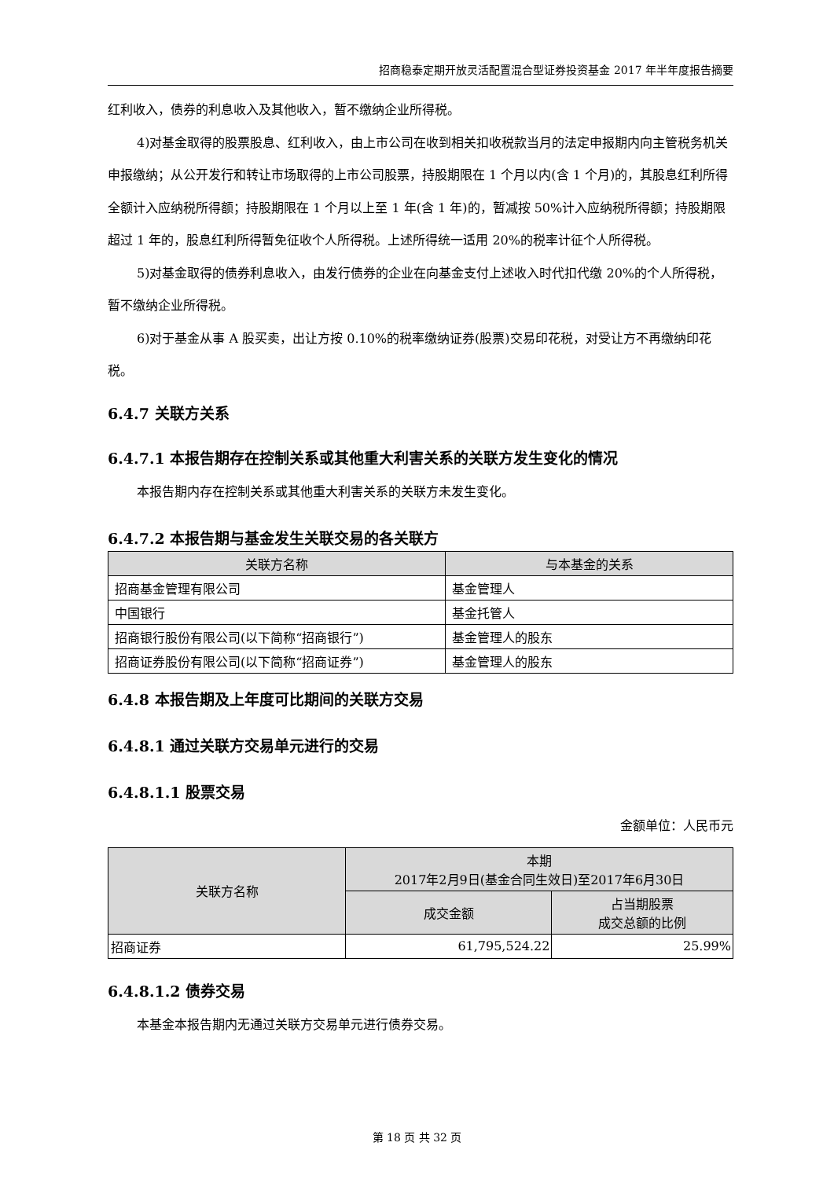招商稳泰定期开放灵活配置混合型证券投资基金 2017 年半年度报告摘要
红利收入，债券的利息收入及其他收入，暂不缴纳企业所得税。
4)对基金取得的股票股息、红利收入，由上市公司在收到相关扣收税款当月的法定申报期内向主管税务机关申报缴纳；从公开发行和转让市场取得的上市公司股票，持股期限在 1 个月以内(含 1 个月)的，其股息红利所得全额计入应纳税所得额；持股期限在 1 个月以上至 1 年(含 1 年)的，暂减按 50%计入应纳税所得额；持股期限超过 1 年的，股息红利所得暂免征收个人所得税。上述所得统一适用 20%的税率计征个人所得税。
5)对基金取得的债券利息收入，由发行债券的企业在向基金支付上述收入时代扣代缴 20%的个人所得税，暂不缴纳企业所得税。
6)对于基金从事 A 股买卖，出让方按 0.10%的税率缴纳证券(股票)交易印花税，对受让方不再缴纳印花税。
6.4.7 关联方关系
6.4.7.1 本报告期存在控制关系或其他重大利害关系的关联方发生变化的情况
本报告期内存在控制关系或其他重大利害关系的关联方未发生变化。
6.4.7.2 本报告期与基金发生关联交易的各关联方
| 关联方名称 | 与本基金的关系 |
| --- | --- |
| 招商基金管理有限公司 | 基金管理人 |
| 中国银行 | 基金托管人 |
| 招商银行股份有限公司(以下简称“招商银行”) | 基金管理人的股东 |
| 招商证券股份有限公司(以下简称“招商证券”) | 基金管理人的股东 |
6.4.8 本报告期及上年度可比期间的关联方交易
6.4.8.1 通过关联方交易单元进行的交易
6.4.8.1.1 股票交易
金额单位：人民币元
| 关联方名称 | 本期 2017年2月9日(基金合同生效日)至2017年6月30日 | |
| --- | --- | --- |
| | 成交金额 | 占当期股票 成交总额的比例 |
| 招商证券 | 61,795,524.22 | 25.99% |
6.4.8.1.2 债券交易
本基金本报告期内无通过关联方交易单元进行债券交易。
第 18 页 共 32 页